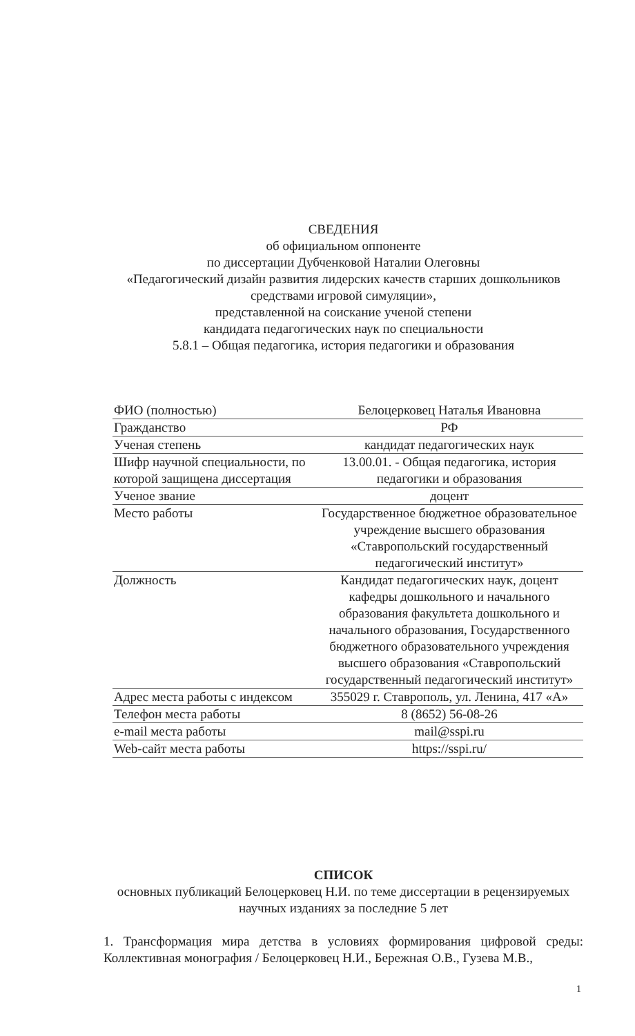СВЕДЕНИЯ
об официальном оппоненте
по диссертации Дубченковой Наталии Олеговны
«Педагогический дизайн развития лидерских качеств старших дошкольников средствами игровой симуляции»,
представленной на соискание ученой степени
кандидата педагогических наук по специальности
5.8.1 – Общая педагогика, история педагогики и образования
| ФИО (полностью) | Белоцерковец Наталья Ивановна |
| Гражданство | РФ |
| Ученая степень | кандидат педагогических наук |
| Шифр научной специальности, по которой защищена диссертация | 13.00.01. - Общая педагогика, история педагогики и образования |
| Ученое звание | доцент |
| Место работы | Государственное бюджетное образовательное учреждение высшего образования «Ставропольский государственный педагогический институт» |
| Должность | Кандидат педагогических наук, доцент кафедры дошкольного и начального образования факультета дошкольного и начального образования, Государственного бюджетного образовательного учреждения высшего образования «Ставропольский государственный педагогический институт» |
| Адрес места работы с индексом | 355029 г. Ставрополь, ул. Ленина, 417 «А» |
| Телефон места работы | 8 (8652) 56-08-26 |
| e-mail места работы | mail@sspi.ru |
| Web-сайт места работы | https://sspi.ru/ |
СПИСОК
основных публикаций Белоцерковец Н.И. по теме диссертации в рецензируемых научных изданиях за последние 5 лет
1. Трансформация мира детства в условиях формирования цифровой среды: Коллективная монография / Белоцерковец Н.И., Бережная О.В., Гузева М.В.,
1